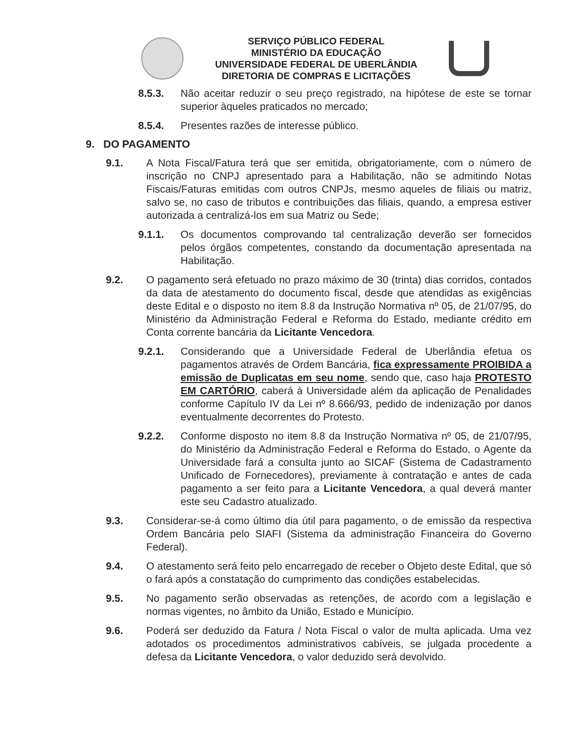SERVIÇO PÚBLICO FEDERAL
MINISTÉRIO DA EDUCAÇÃO
UNIVERSIDADE FEDERAL DE UBERLÂNDIA
DIRETORIA DE COMPRAS E LICITAÇÕES
8.5.3. Não aceitar reduzir o seu preço registrado, na hipótese de este se tornar superior àqueles praticados no mercado;
8.5.4. Presentes razões de interesse público.
9. DO PAGAMENTO
9.1. A Nota Fiscal/Fatura terá que ser emitida, obrigatoriamente, com o número de inscrição no CNPJ apresentado para a Habilitação, não se admitindo Notas Fiscais/Faturas emitidas com outros CNPJs, mesmo aqueles de filiais ou matriz, salvo se, no caso de tributos e contribuições das filiais, quando, a empresa estiver autorizada a centralizá-los em sua Matriz ou Sede;
9.1.1. Os documentos comprovando tal centralização deverão ser fornecidos pelos órgãos competentes, constando da documentação apresentada na Habilitação.
9.2. O pagamento será efetuado no prazo máximo de 30 (trinta) dias corridos, contados da data de atestamento do documento fiscal, desde que atendidas as exigências deste Edital e o disposto no item 8.8 da Instrução Normativa nº 05, de 21/07/95, do Ministério da Administração Federal e Reforma do Estado, mediante crédito em Conta corrente bancária da Licitante Vencedora.
9.2.1. Considerando que a Universidade Federal de Uberlândia efetua os pagamentos através de Ordem Bancária, fica expressamente PROIBIDA a emissão de Duplicatas em seu nome, sendo que, caso haja PROTESTO EM CARTÓRIO, caberá à Universidade além da aplicação de Penalidades conforme Capítulo IV da Lei nº 8.666/93, pedido de indenização por danos eventualmente decorrentes do Protesto.
9.2.2. Conforme disposto no item 8.8 da Instrução Normativa nº 05, de 21/07/95, do Ministério da Administração Federal e Reforma do Estado, o Agente da Universidade fará a consulta junto ao SICAF (Sistema de Cadastramento Unificado de Fornecedores), previamente à contratação e antes de cada pagamento a ser feito para a Licitante Vencedora, a qual deverá manter este seu Cadastro atualizado.
9.3. Considerar-se-á como último dia útil para pagamento, o de emissão da respectiva Ordem Bancária pelo SIAFI (Sistema da administração Financeira do Governo Federal).
9.4. O atestamento será feito pelo encarregado de receber o Objeto deste Edital, que só o fará após a constatação do cumprimento das condições estabelecidas.
9.5. No pagamento serão observadas as retenções, de acordo com a legislação e normas vigentes, no âmbito da União, Estado e Município.
9.6. Poderá ser deduzido da Fatura / Nota Fiscal o valor de multa aplicada. Uma vez adotados os procedimentos administrativos cabíveis, se julgada procedente a defesa da Licitante Vencedora, o valor deduzido será devolvido.